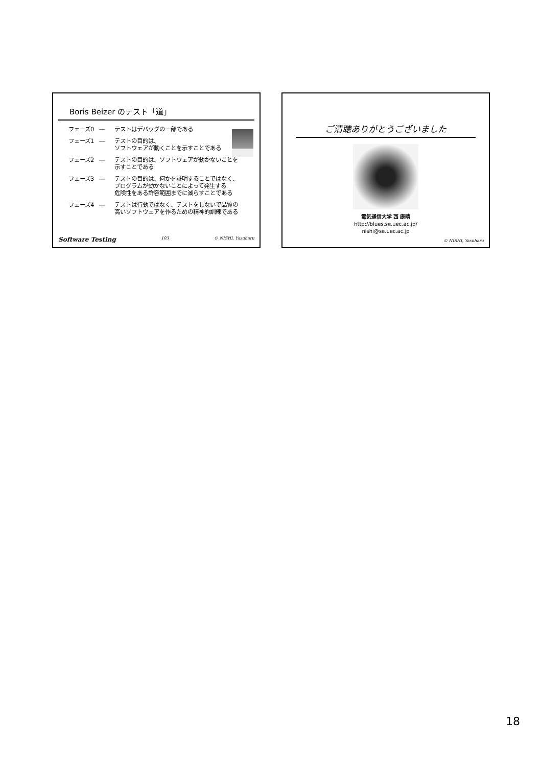Boris Beizer のテスト「道」
フェーズ0 ― テストはデバッグの一部である
フェーズ1 ― テストの目的は、
ソフトウェアが動くことを示すことである
フェーズ2 ― テストの目的は、ソフトウェアが動かないことを
示すことである
フェーズ3 ― テストの目的は、何かを証明することではなく、
プログラムが動かないことによって発生する
危険性をある許容範囲までに減らすことである
フェーズ4 ― テストは行動ではなく、テストをしないで品質の
高いソフトウェアを作るための精神的訓練である
Software Testing 103 © NISHI, Yasuharu
ご清聴ありがとうございました
電気通信大学 西 康晴
http://blues.se.uec.ac.jp/
nishi@se.uec.ac.jp
© NISHI, Yasuharu
18